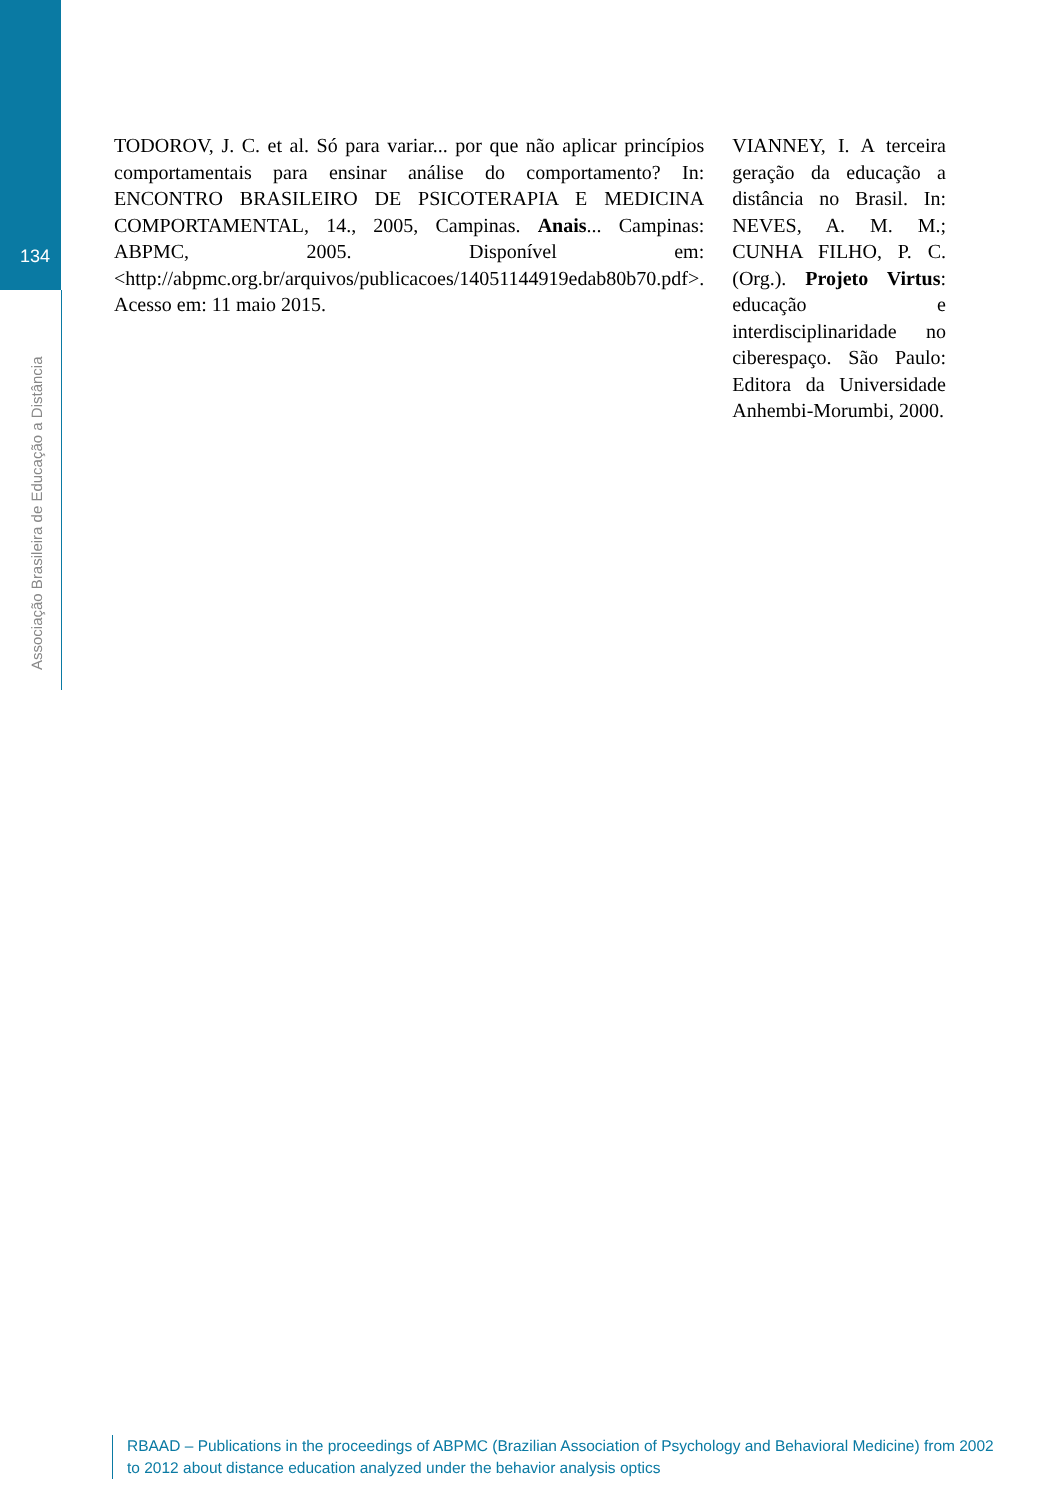134
Associação Brasileira de Educação a Distância
TODOROV, J. C. et al. Só para variar... por que não aplicar princípios comportamentais para ensinar análise do comportamento? In: ENCONTRO BRASILEIRO DE PSICOTERAPIA E MEDICINA COMPORTAMENTAL, 14., 2005, Campinas. Anais... Campinas: ABPMC, 2005. Disponível em: <http://abpmc.org.br/arquivos/publicacoes/14051144919edab80b70.pdf>. Acesso em: 11 maio 2015.
VIANNEY, I. A terceira geração da educação a distância no Brasil. In: NEVES, A. M. M.; CUNHA FILHO, P. C. (Org.). Projeto Virtus: educação e interdisciplinaridade no ciberespaço. São Paulo: Editora da Universidade Anhembi-Morumbi, 2000.
RBAAD – Publications in the proceedings of ABPMC (Brazilian Association of Psychology and Behavioral Medicine) from 2002 to 2012 about distance education analyzed under the behavior analysis optics